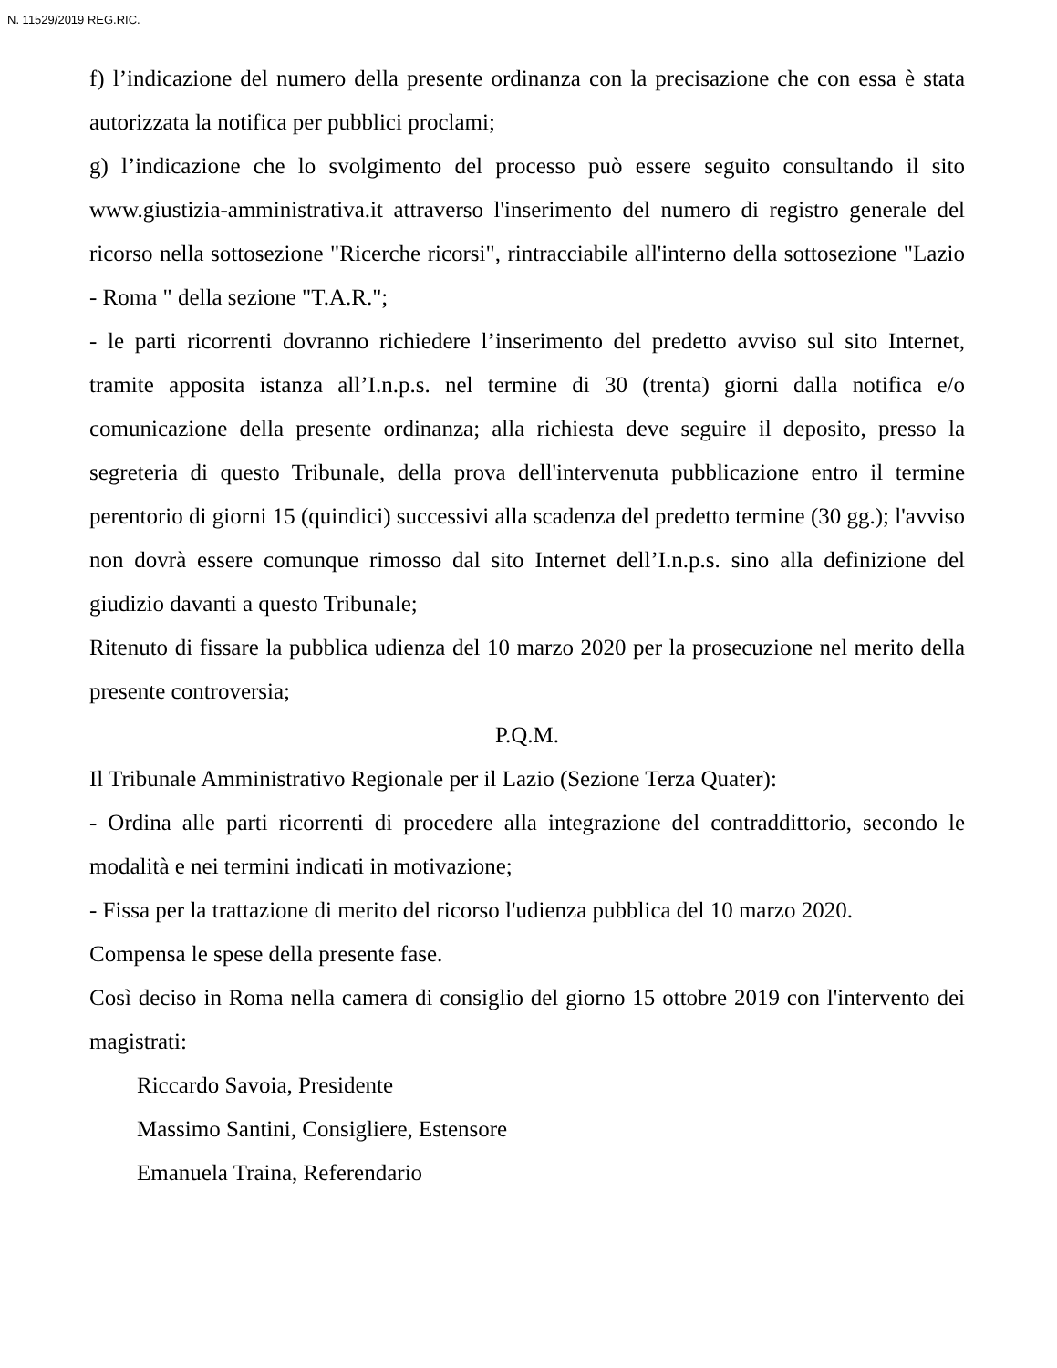N. 11529/2019 REG.RIC.
f) l’indicazione del numero della presente ordinanza con la precisazione che con essa è stata autorizzata la notifica per pubblici proclami;
g) l’indicazione che lo svolgimento del processo può essere seguito consultando il sito www.giustizia-amministrativa.it attraverso l'inserimento del numero di registro generale del ricorso nella sottosezione "Ricerche ricorsi", rintracciabile all'interno della sottosezione "Lazio - Roma " della sezione "T.A.R.";
- le parti ricorrenti dovranno richiedere l’inserimento del predetto avviso sul sito Internet, tramite apposita istanza all’I.n.p.s. nel termine di 30 (trenta) giorni dalla notifica e/o comunicazione della presente ordinanza; alla richiesta deve seguire il deposito, presso la segreteria di questo Tribunale, della prova dell'intervenuta pubblicazione entro il termine perentorio di giorni 15 (quindici) successivi alla scadenza del predetto termine (30 gg.); l'avviso non dovrà essere comunque rimosso dal sito Internet dell’I.n.p.s. sino alla definizione del giudizio davanti a questo Tribunale;
Ritenuto di fissare la pubblica udienza del 10 marzo 2020 per la prosecuzione nel merito della presente controversia;
P.Q.M.
Il Tribunale Amministrativo Regionale per il Lazio (Sezione Terza Quater):
- Ordina alle parti ricorrenti di procedere alla integrazione del contraddittorio, secondo le modalità e nei termini indicati in motivazione;
- Fissa per la trattazione di merito del ricorso l'udienza pubblica del 10 marzo 2020.
Compensa le spese della presente fase.
Così deciso in Roma nella camera di consiglio del giorno 15 ottobre 2019 con l'intervento dei magistrati:
Riccardo Savoia, Presidente
Massimo Santini, Consigliere, Estensore
Emanuela Traina, Referendario